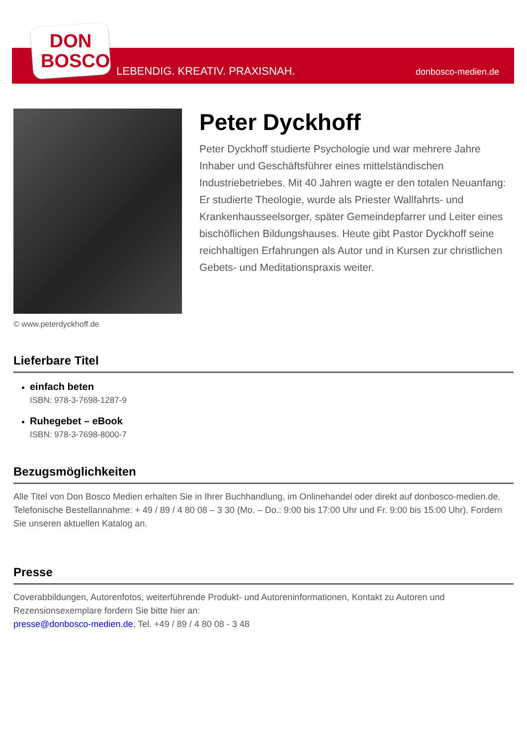DON
BOSCO
LEBENDIG. KREATIV. PRAXISNAH. donbosco-medien.de
© www.peterdyckhoff.de
Peter Dyckhoff
Peter Dyckhoff studierte Psychologie und war mehrere Jahre Inhaber und Geschäftsführer eines mittelständischen Industriebetriebes. Mit 40 Jahren wagte er den totalen Neuanfang: Er studierte Theologie, wurde als Priester Wallfahrts- und Krankenhausseelsorger, später Gemeindepfarrer und Leiter eines bischöflichen Bildungshauses. Heute gibt Pastor Dyckhoff seine reichhaltigen Erfahrungen als Autor und in Kursen zur christlichen Gebets- und Meditationspraxis weiter.
Lieferbare Titel
einfach beten
ISBN: 978-3-7698-1287-9
Ruhegebet – eBook
ISBN: 978-3-7698-8000-7
Bezugsmöglichkeiten
Alle Titel von Don Bosco Medien erhalten Sie in Ihrer Buchhandlung, im Onlinehandel oder direkt auf donbosco-medien.de. Telefonische Bestellannahme: + 49 / 89 / 4 80 08 – 3 30 (Mo. – Do.: 9:00 bis 17:00 Uhr und Fr. 9:00 bis 15:00 Uhr). Fordern Sie unseren aktuellen Katalog an.
Presse
Coverabbildungen, Autorenfotos, weiterführende Produkt- und Autoreninformationen, Kontakt zu Autoren und Rezensionsexemplare fordern Sie bitte hier an:
presse@donbosco-medien.de, Tel. +49 / 89 / 4 80 08 - 3 48